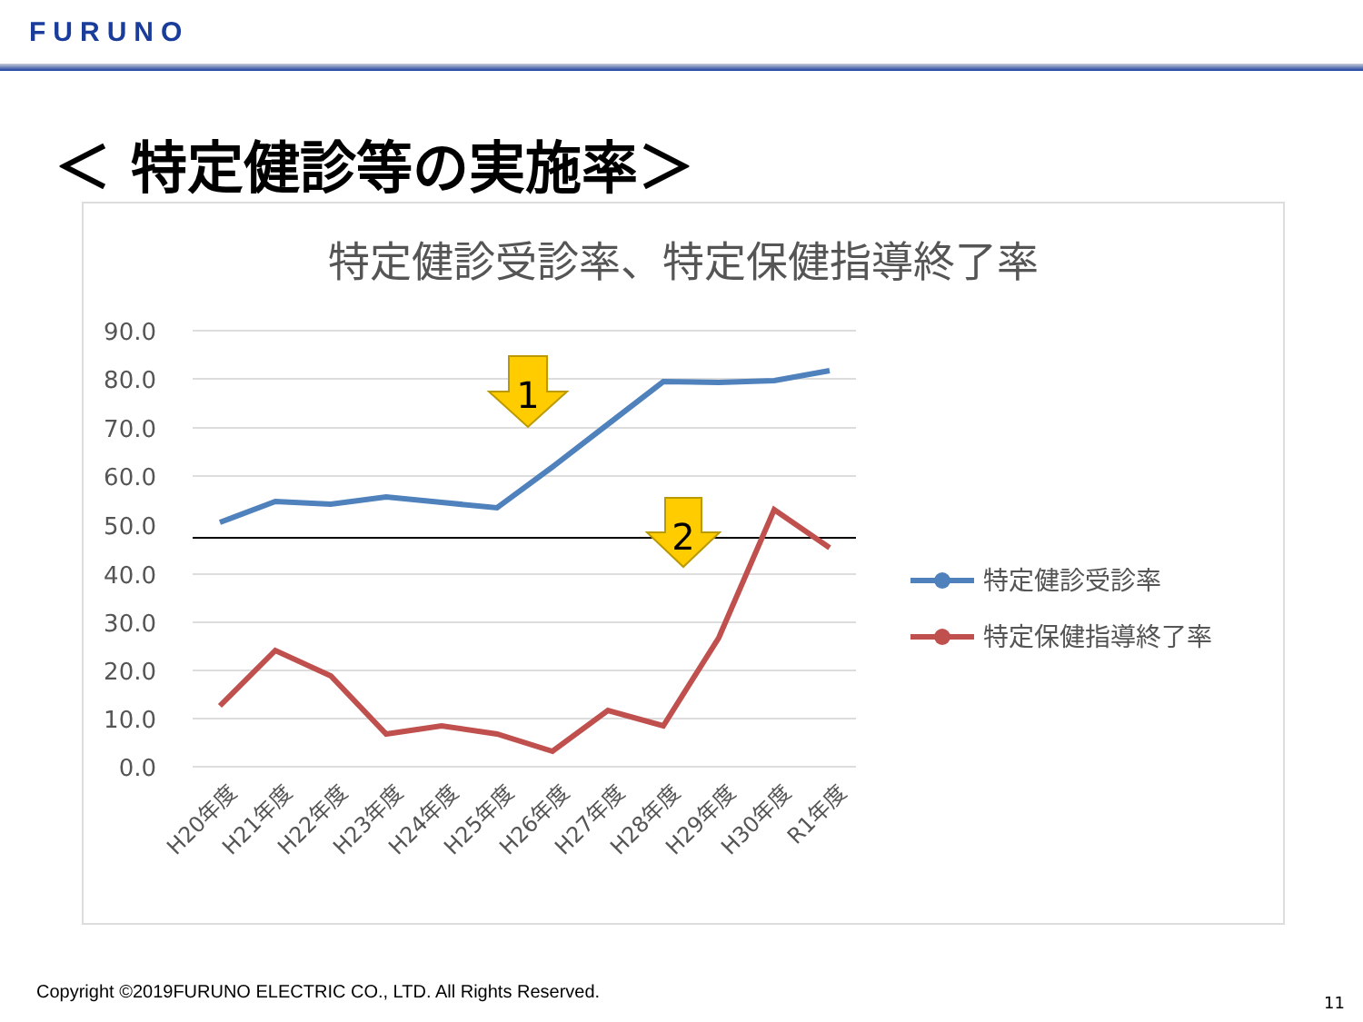FURUNO
＜ 特定健診等の実施率＞
特定健診受診率、特定保健指導終了率
90.0
80.0
70.0
60.0
50.0
40.0
30.0
20.0
10.0
0.0
1
2
H20年度
H21年度
H22年度
H23年度
H24年度
H25年度
H26年度
H27年度
H28年度
H29年度
H30年度
R1年度
特定健診受診率
特定保健指導終了率
Copyright ©2019FURUNO ELECTRIC CO., LTD. All Rights Reserved.
11